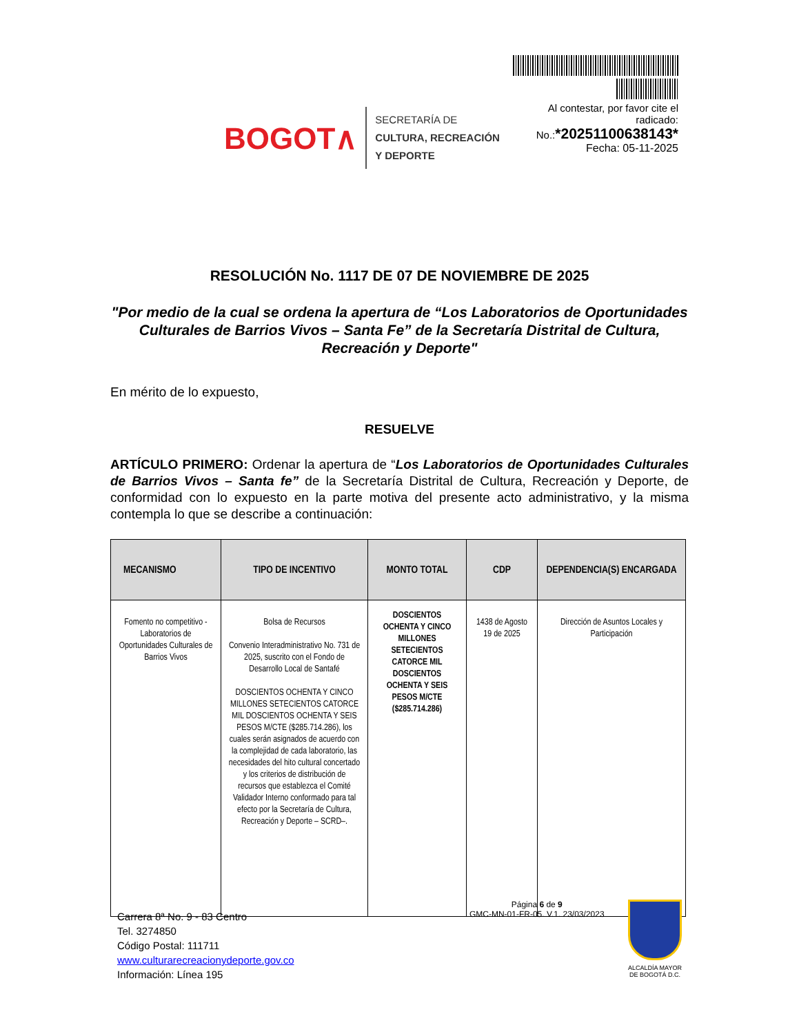BOGOT∧
SECRETARÍA DE
CULTURA, RECREACIÓN
Y DEPORTE
Al contestar, por favor cite el radicado:
No.:*20251100638143*
Fecha: 05-11-2025
RESOLUCIÓN No. 1117 DE 07 DE NOVIEMBRE DE 2025
"Por medio de la cual se ordena la apertura de “Los Laboratorios de Oportunidades Culturales de Barrios Vivos – Santa Fe” de la Secretaría Distrital de Cultura, Recreación y Deporte"
En mérito de lo expuesto,
RESUELVE
ARTÍCULO PRIMERO: Ordenar la apertura de “Los Laboratorios de Oportunidades Culturales de Barrios Vivos – Santa fe” de la Secretaría Distrital de Cultura, Recreación y Deporte, de conformidad con lo expuesto en la parte motiva del presente acto administrativo, y la misma contempla lo que se describe a continuación:
| MECANISMO | TIPO DE INCENTIVO | MONTO TOTAL | CDP | DEPENDENCIA(S) ENCARGADA |
| --- | --- | --- | --- | --- |
| Fomento no competitivo - Laboratorios de Oportunidades Culturales de Barrios Vivos | Bolsa de Recursos Convenio Interadministrativo No. 731 de 2025, suscrito con el Fondo de Desarrollo Local de Santafé DOSCIENTOS OCHENTA Y CINCO MILLONES SETECIENTOS CATORCE MIL DOSCIENTOS OCHENTA Y SEIS PESOS M/CTE ($285.714.286), los cuales serán asignados de acuerdo con la complejidad de cada laboratorio, las necesidades del hito cultural concertado y los criterios de distribución de recursos que establezca el Comité Validador Interno conformado para tal efecto por la Secretaría de Cultura, Recreación y Deporte – SCRD–. | DOSCIENTOS OCHENTA Y CINCO MILLONES SETECIENTOS CATORCE MIL DOSCIENTOS OCHENTA Y SEIS PESOS M/CTE ($285.714.286) | 1438 de Agosto 19 de 2025 | Dirección de Asuntos Locales y Participación |
Carrera 8ª No. 9 - 83 Centro
Tel. 3274850
Código Postal: 111711
www.culturarecreacionydeporte.gov.co
Información: Línea 195
Página 6 de 9
GMC-MN-01-FR-05. V.1. 23/03/2023
ALCALDÍA MAYOR
DE BOGOTÁ D.C.